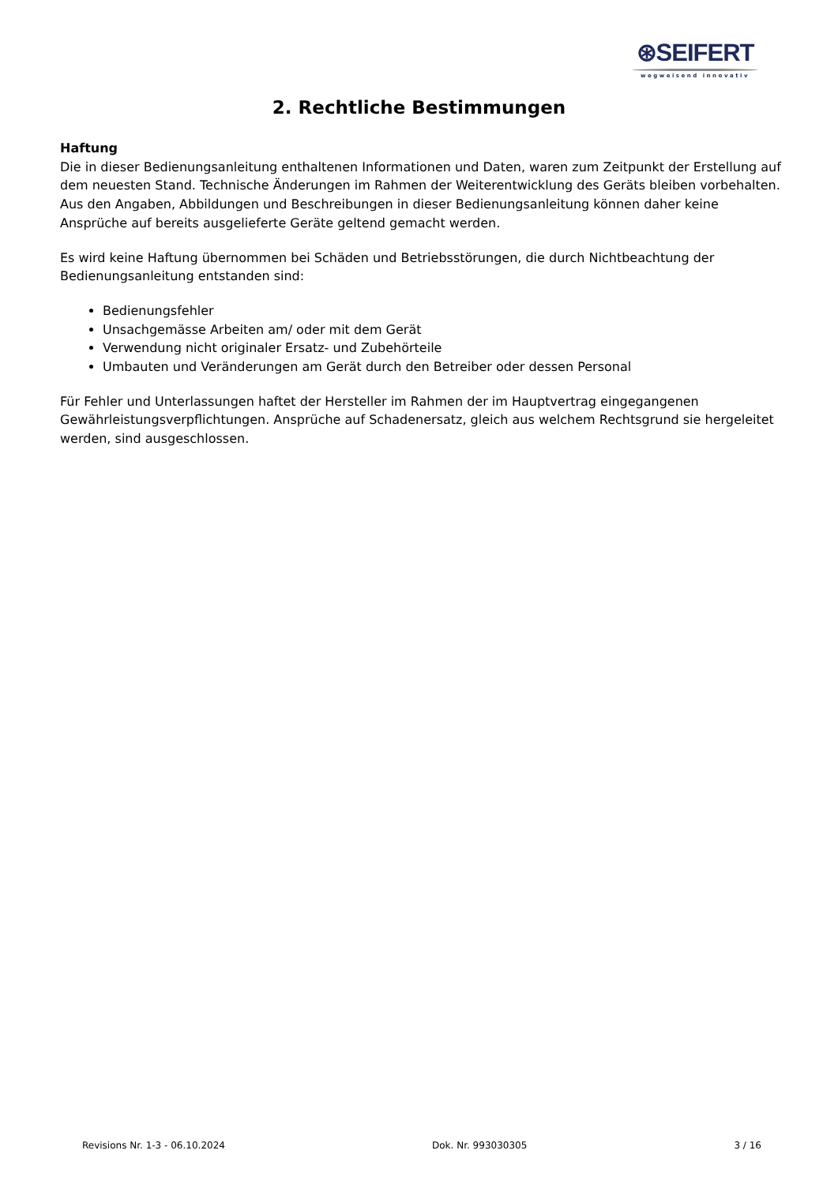⊛SEIFERT
wegweisend innovativ
2. Rechtliche Bestimmungen
Haftung
Die in dieser Bedienungsanleitung enthaltenen Informationen und Daten, waren zum Zeitpunkt der Erstellung auf dem neuesten Stand. Technische Änderungen im Rahmen der Weiterentwicklung des Geräts bleiben vorbehalten. Aus den Angaben, Abbildungen und Beschreibungen in dieser Bedienungsanleitung können daher keine Ansprüche auf bereits ausgelieferte Geräte geltend gemacht werden.
Es wird keine Haftung übernommen bei Schäden und Betriebsstörungen, die durch Nichtbeachtung der Bedienungsanleitung entstanden sind:
Bedienungsfehler
Unsachgemässe Arbeiten am/ oder mit dem Gerät
Verwendung nicht originaler Ersatz- und Zubehörteile
Umbauten und Veränderungen am Gerät durch den Betreiber oder dessen Personal
Für Fehler und Unterlassungen haftet der Hersteller im Rahmen der im Hauptvertrag eingegangenen Gewährleistungsverpflichtungen. Ansprüche auf Schadenersatz, gleich aus welchem Rechtsgrund sie hergeleitet werden, sind ausgeschlossen.
Revisions Nr. 1-3 - 06.10.2024 Dok. Nr. 993030305 3 / 16